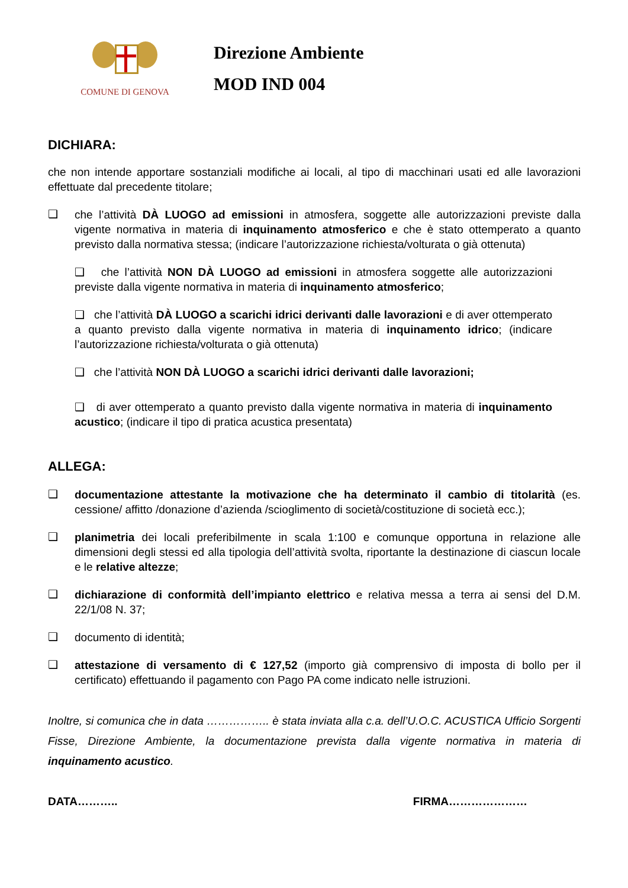COMUNE DI GENOVA
Direzione Ambiente
MOD IND 004
DICHIARA:
che non intende apportare sostanziali modifiche ai locali, al tipo di macchinari usati ed alle lavorazioni effettuate dal precedente titolare;
❑
che l’attività DÀ LUOGO ad emissioni in atmosfera, soggette alle autorizzazioni previste dalla vigente normativa in materia di inquinamento atmosferico e che è stato ottemperato a quanto previsto dalla normativa stessa; (indicare l’autorizzazione richiesta/volturata o già ottenuta)
❑ che l’attività NON DÀ LUOGO ad emissioni in atmosfera soggette alle autorizzazioni previste dalla vigente normativa in materia di inquinamento atmosferico;
❑ che l’attività DÀ LUOGO a scarichi idrici derivanti dalle lavorazioni e di aver ottemperato a quanto previsto dalla vigente normativa in materia di inquinamento idrico; (indicare l’autorizzazione richiesta/volturata o già ottenuta)
❑ che l’attività NON DÀ LUOGO a scarichi idrici derivanti dalle lavorazioni;
❑ di aver ottemperato a quanto previsto dalla vigente normativa in materia di inquinamento acustico; (indicare il tipo di pratica acustica presentata)
ALLEGA:
❑
documentazione attestante la motivazione che ha determinato il cambio di titolarità (es. cessione/ affitto /donazione d’azienda /scioglimento di società/costituzione di società ecc.);
❑
planimetria dei locali preferibilmente in scala 1:100 e comunque opportuna in relazione alle dimensioni degli stessi ed alla tipologia dell’attività svolta, riportante la destinazione di ciascun locale e le relative altezze;
❑
dichiarazione di conformità dell’impianto elettrico e relativa messa a terra ai sensi del D.M. 22/1/08 N. 37;
❑
documento di identità;
❑
attestazione di versamento di € 127,52 (importo già comprensivo di imposta di bollo per il certificato) effettuando il pagamento con Pago PA come indicato nelle istruzioni.
Inoltre, si comunica che in data …………….. è stata inviata alla c.a. dell’U.O.C. ACUSTICA Ufficio Sorgenti Fisse, Direzione Ambiente, la documentazione prevista dalla vigente normativa in materia di inquinamento acustico.
DATA……….. FIRMA…………………